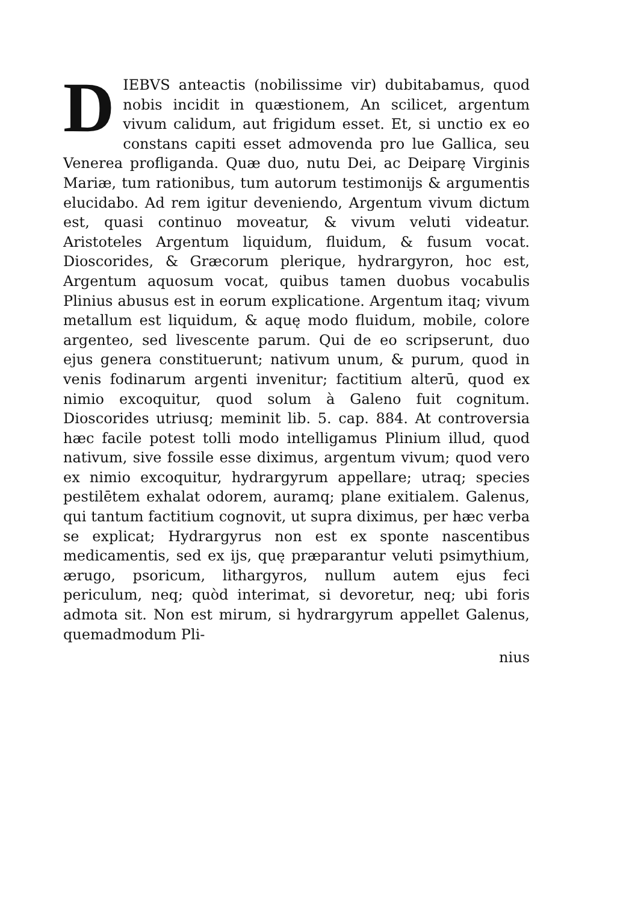DIEBVS anteactis (nobilissime vir) dubitabamus, quod nobis incidit in quæstionem, An scilicet, argentum vivum calidum, aut frigidum esset. Et, si unctio ex eo constans capiti esset admovenda pro lue Gallica, seu Venerea profliganda. Quæ duo, nutu Dei, ac Deiparę Virginis Mariæ, tum rationibus, tum autorum testimonijs & argumentis elucidabo. Ad rem igitur deveniendo, Argentum vivum dictum est, quasi continuo moveatur, & vivum veluti videatur. Aristoteles Argentum liquidum, fluidum, & fusum vocat. Dioscorides, & Græcorum plerique, hydrargyron, hoc est, Argentum aquosum vocat, quibus tamen duobus vocabulis Plinius abusus est in eorum explicatione. Argentum itaq; vivum metallum est liquidum, & aquę modo fluidum, mobile, colore argenteo, sed livescente parum. Qui de eo scripserunt, duo ejus genera constituerunt; nativum unum, & purum, quod in venis fodinarum argenti invenitur; factitium alterū, quod ex nimio excoquitur, quod solum à Galeno fuit cognitum. Dioscorides utriusq; meminit lib. 5. cap. 884. At controversia hæc facile potest tolli modo intelligamus Plinium illud, quod nativum, sive fossile esse diximus, argentum vivum; quod vero ex nimio excoquitur, hydrargyrum appellare; utraq; species pestilētem exhalat odorem, auramq; plane exitialem. Galenus, qui tantum factitium cognovit, ut supra diximus, per hæc verba se explicat; Hydrargyrus non est ex sponte nascentibus medicamentis, sed ex ijs, quę præparantur veluti psimythium, ærugo, psoricum, lithargyros, nullum autem ejus feci periculum, neq; quòd interimat, si devoretur, neq; ubi foris admota sit. Non est mirum, si hydrargyrum appellet Galenus, quemadmodum Pli-
nius